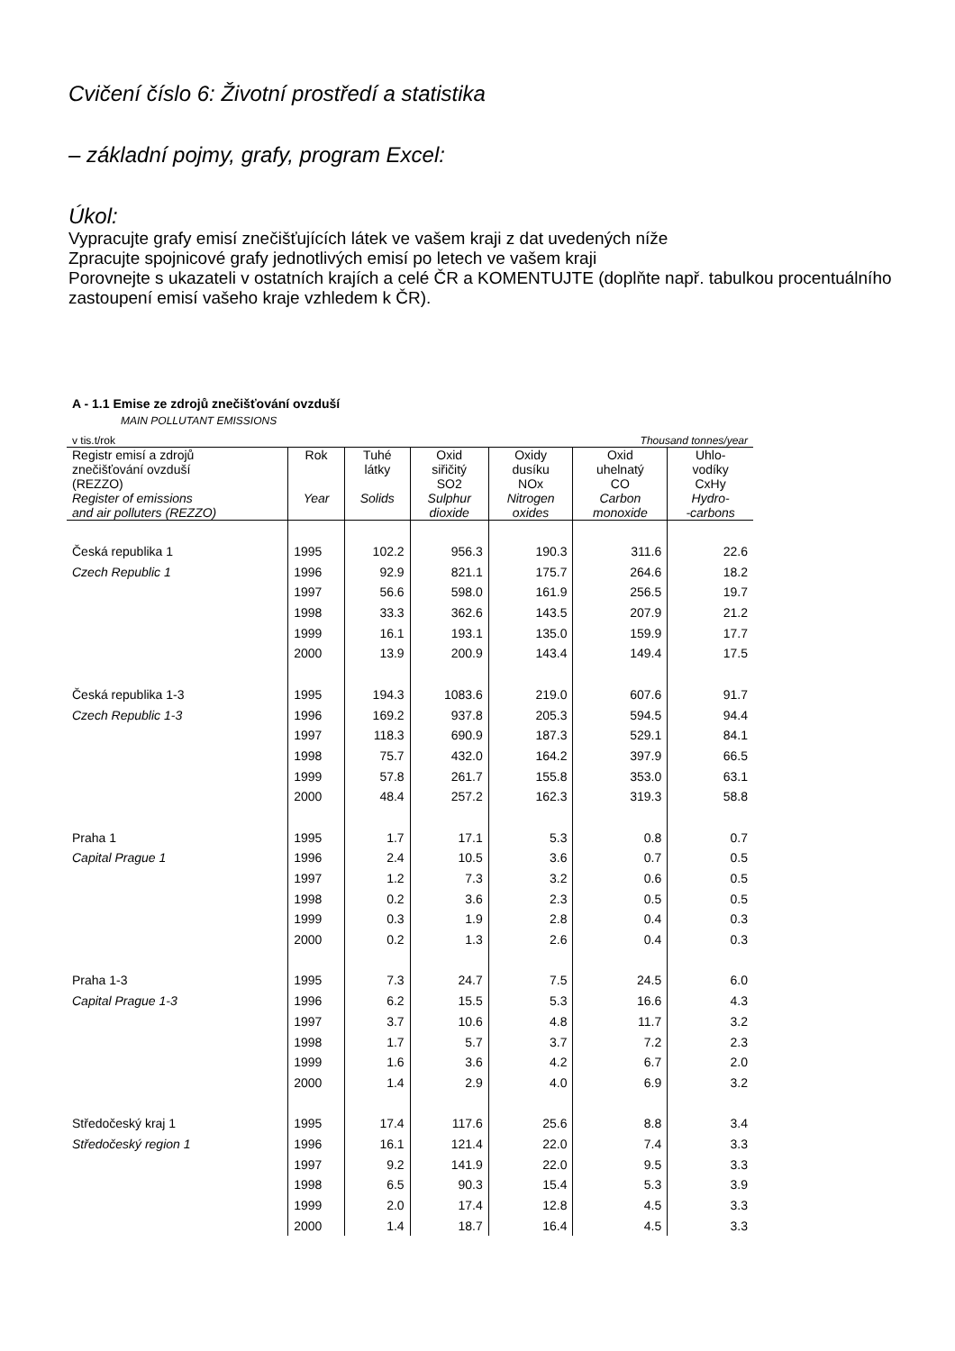Cvičení číslo 6: Životní prostředí a statistika
– základní pojmy, grafy, program Excel:
Úkol:
Vypracujte grafy emisí znečišťujících látek ve vašem kraji z dat uvedených níže
Zpracujte spojnicové grafy jednotlivých emisí po letech ve vašem kraji
Porovnejte s ukazateli v ostatních krajích a celé ČR a KOMENTUJTE (doplňte např. tabulkou procentuálního zastoupení emisí vašeho kraje vzhledem k ČR).
A - 1.1 Emise ze zdrojů znečišťování ovzduší
MAIN POLLUTANT EMISSIONS
| v tis.t/rok | | | | Thousand tonnes/year | | |
| Registr emisí a zdrojů znečišťování ovzduší (REZZO) Register of emissions and air polluters (REZZO) | Rok Year | Tuhé látky Solids | Oxid siřičitý SO2 Sulphur dioxide | Oxidy dusíku NOx Nitrogen oxides | Oxid uhelnatý CO Carbon monoxide | Uhlo- vodíky CxHy Hydro- -carbons |
| Česká republika 1 | 1995 | 102.2 | 956.3 | 190.3 | 311.6 | 22.6 |
| Czech Republic 1 | 1996 | 92.9 | 821.1 | 175.7 | 264.6 | 18.2 |
| | 1997 | 56.6 | 598.0 | 161.9 | 256.5 | 19.7 |
| | 1998 | 33.3 | 362.6 | 143.5 | 207.9 | 21.2 |
| | 1999 | 16.1 | 193.1 | 135.0 | 159.9 | 17.7 |
| | 2000 | 13.9 | 200.9 | 143.4 | 149.4 | 17.5 |
| Česká republika 1-3 | 1995 | 194.3 | 1083.6 | 219.0 | 607.6 | 91.7 |
| Czech Republic 1-3 | 1996 | 169.2 | 937.8 | 205.3 | 594.5 | 94.4 |
| | 1997 | 118.3 | 690.9 | 187.3 | 529.1 | 84.1 |
| | 1998 | 75.7 | 432.0 | 164.2 | 397.9 | 66.5 |
| | 1999 | 57.8 | 261.7 | 155.8 | 353.0 | 63.1 |
| | 2000 | 48.4 | 257.2 | 162.3 | 319.3 | 58.8 |
| Praha 1 | 1995 | 1.7 | 17.1 | 5.3 | 0.8 | 0.7 |
| Capital Prague 1 | 1996 | 2.4 | 10.5 | 3.6 | 0.7 | 0.5 |
| | 1997 | 1.2 | 7.3 | 3.2 | 0.6 | 0.5 |
| | 1998 | 0.2 | 3.6 | 2.3 | 0.5 | 0.5 |
| | 1999 | 0.3 | 1.9 | 2.8 | 0.4 | 0.3 |
| | 2000 | 0.2 | 1.3 | 2.6 | 0.4 | 0.3 |
| Praha 1-3 | 1995 | 7.3 | 24.7 | 7.5 | 24.5 | 6.0 |
| Capital Prague 1-3 | 1996 | 6.2 | 15.5 | 5.3 | 16.6 | 4.3 |
| | 1997 | 3.7 | 10.6 | 4.8 | 11.7 | 3.2 |
| | 1998 | 1.7 | 5.7 | 3.7 | 7.2 | 2.3 |
| | 1999 | 1.6 | 3.6 | 4.2 | 6.7 | 2.0 |
| | 2000 | 1.4 | 2.9 | 4.0 | 6.9 | 3.2 |
| Středočeský kraj 1 | 1995 | 17.4 | 117.6 | 25.6 | 8.8 | 3.4 |
| Středočeský region 1 | 1996 | 16.1 | 121.4 | 22.0 | 7.4 | 3.3 |
| | 1997 | 9.2 | 141.9 | 22.0 | 9.5 | 3.3 |
| | 1998 | 6.5 | 90.3 | 15.4 | 5.3 | 3.9 |
| | 1999 | 2.0 | 17.4 | 12.8 | 4.5 | 3.3 |
| | 2000 | 1.4 | 18.7 | 16.4 | 4.5 | 3.3 |